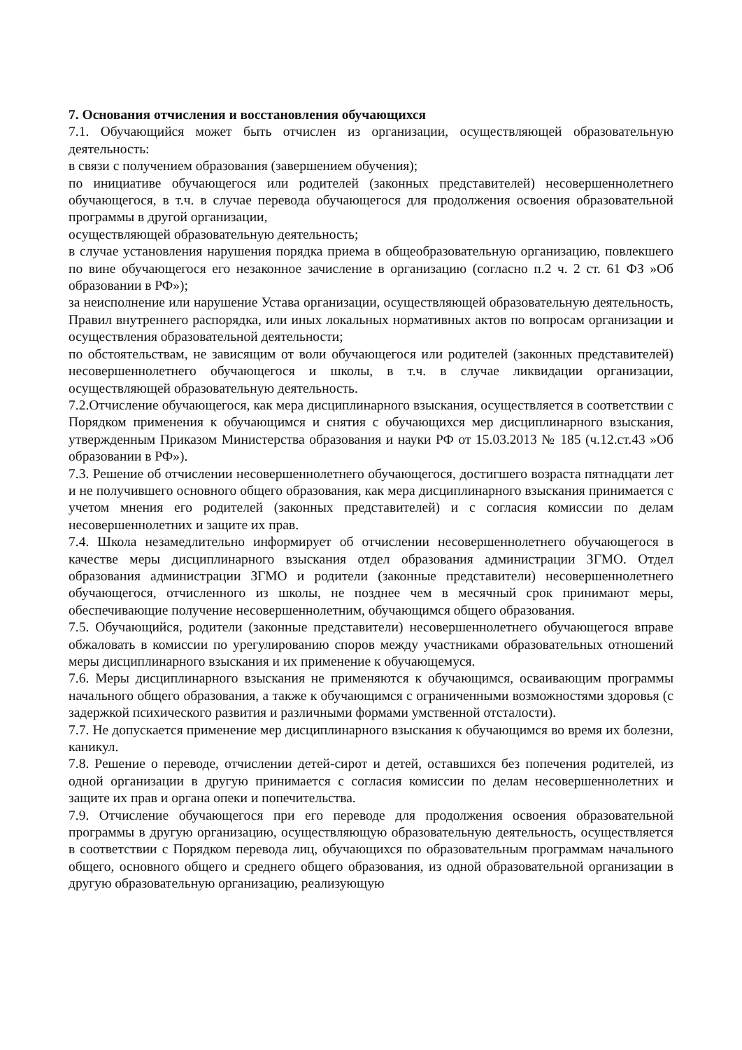7. Основания отчисления и восстановления обучающихся
7.1. Обучающийся может быть отчислен из организации, осуществляющей образовательную деятельность:
в связи с получением образования (завершением обучения);
по инициативе обучающегося или родителей (законных представителей) несовершеннолетнего обучающегося, в т.ч. в случае перевода обучающегося для продолжения освоения образовательной программы в другой организации,
осуществляющей образовательную деятельность;
в случае установления нарушения порядка приема в общеобразовательную организацию, повлекшего по вине обучающегося его незаконное зачисление в организацию (согласно п.2 ч. 2 ст. 61 ФЗ »Об образовании в РФ»);
за неисполнение или нарушение Устава организации, осуществляющей образовательную деятельность, Правил внутреннего распорядка, или иных локальных нормативных актов по вопросам организации и осуществления образовательной деятельности;
по обстоятельствам, не зависящим от воли обучающегося или родителей (законных представителей) несовершеннолетнего обучающегося и школы, в т.ч. в случае ликвидации организации, осуществляющей образовательную деятельность.
7.2.Отчисление обучающегося, как мера дисциплинарного взыскания, осуществляется в соответствии с Порядком применения к обучающимся и снятия с обучающихся мер дисциплинарного взыскания, утвержденным Приказом Министерства образования и науки РФ от 15.03.2013 № 185 (ч.12.ст.43 »Об образовании в РФ»).
7.3. Решение об отчислении несовершеннолетнего обучающегося, достигшего возраста пятнадцати лет и не получившего основного общего образования, как мера дисциплинарного взыскания принимается с учетом мнения его родителей (законных представителей) и с согласия комиссии по делам несовершеннолетних и защите их прав.
7.4. Школа незамедлительно информирует об отчислении несовершеннолетнего обучающегося в качестве меры дисциплинарного взыскания отдел образования администрации ЗГМО. Отдел образования администрации ЗГМО и родители (законные представители) несовершеннолетнего обучающегося, отчисленного из школы, не позднее чем в месячный срок принимают меры, обеспечивающие получение несовершеннолетним, обучающимся общего образования.
7.5. Обучающийся, родители (законные представители) несовершеннолетнего обучающегося вправе обжаловать в комиссии по урегулированию споров между участниками образовательных отношений меры дисциплинарного взыскания и их применение к обучающемуся.
7.6. Меры дисциплинарного взыскания не применяются к обучающимся, осваивающим программы начального общего образования, а также к обучающимся с ограниченными возможностями здоровья (с задержкой психического развития и различными формами умственной отсталости).
7.7. Не допускается применение мер дисциплинарного взыскания к обучающимся во время их болезни, каникул.
7.8. Решение о переводе, отчислении детей-сирот и детей, оставшихся без попечения родителей, из одной организации в другую принимается с согласия комиссии по делам несовершеннолетних и защите их прав и органа опеки и попечительства.
7.9. Отчисление обучающегося при его переводе для продолжения освоения образовательной программы в другую организацию, осуществляющую образовательную деятельность, осуществляется в соответствии с Порядком перевода лиц, обучающихся по образовательным программам начального общего, основного общего и среднего общего образования, из одной образовательной организации в другую образовательную организацию, реализующую